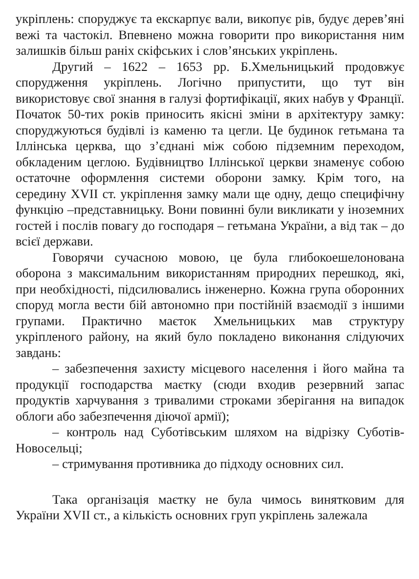укріплень: споруджує та екскарпує вали, викопує рів, будує дерев’яні вежі та частокіл. Впевнено можна говорити про використання ним залишків більш раніх скіфських і слов’янських укріплень.
Другий – 1622 – 1653 рр. Б.Хмельницький продовжує спорудження укріплень. Логічно припустити, що тут він використовує свої знання в галузі фортифікації, яких набув у Франції. Початок 50-тих років приносить якісні зміни в архітектуру замку: споруджуються будівлі із каменю та цегли. Це будинок гетьмана та Іллінська церква, що з’єднані між собою підземним переходом, обкладеним цеглою. Будівництво Іллінської церкви знаменує собою остаточне оформлення системи оборони замку. Крім того, на середину XVII ст. укріплення замку мали ще одну, дещо специфічну функцію –представницьку. Вони повинні були викликати у іноземних гостей і послів повагу до господаря – гетьмана України, а від так – до всієї держави.
Говорячи сучасною мовою, це була глибокоешелонована оборона з максимальним використанням природних перешкод, які, при необхідності, підсилювались інженерно. Кожна група оборонних споруд могла вести бій автономно при постійній взаємодії з іншими групами. Практично маєток Хмельницьких мав структуру укріпленого району, на який було покладено виконання слідуючих завдань:
– забезпечення захисту місцевого населення і його майна та продукції господарства маєтку (сюди входив резервний запас продуктів харчування з тривалими строками зберігання на випадок облоги або забезпечення діючої армії);
– контроль над Суботівським шляхом на відрізку Суботів-Новосельці;
– стримування противника до підходу основних сил.
Така організація маєтку не була чимось винятковим для України XVII ст., а кількість основних груп укріплень залежала